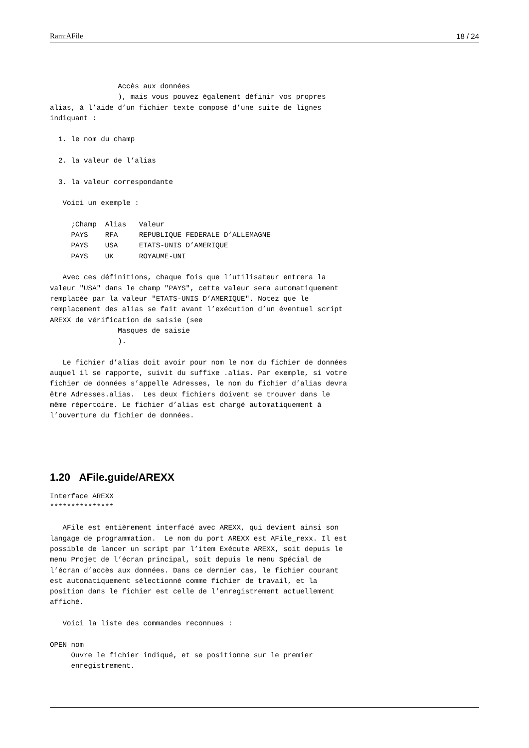Ram:AFile 18 / 24
                Accès aux données
                ), mais vous pouvez également définir vos propres
alias, à l’aide d’un fichier texte composé d’une suite de lignes
indiquant :

  1. le nom du champ

  2. la valeur de l’alias

  3. la valeur correspondante

   Voici un exemple :

     ;Champ  Alias   Valeur
     PAYS    RFA     REPUBLIQUE FEDERALE D’ALLEMAGNE
     PAYS    USA     ETATS-UNIS D’AMERIQUE
     PAYS    UK      ROYAUME-UNI

   Avec ces définitions, chaque fois que l’utilisateur entrera la
valeur "USA" dans le champ "PAYS", cette valeur sera automatiquement
remplacée par la valeur "ETATS-UNIS D’AMERIQUE". Notez que le
remplacement des alias se fait avant l’exécution d’un éventuel script
AREXX de vérification de saisie (see
                Masques de saisie
                ).

   Le fichier d’alias doit avoir pour nom le nom du fichier de données
auquel il se rapporte, suivit du suffixe .alias. Par exemple, si votre
fichier de données s’appelle Adresses, le nom du fichier d’alias devra
être Adresses.alias.  Les deux fichiers doivent se trouver dans le
même répertoire. Le fichier d’alias est chargé automatiquement à
l’ouverture du fichier de données.
1.20 AFile.guide/AREXX
Interface AREXX
***************

   AFile est entièrement interfacé avec AREXX, qui devient ainsi son
langage de programmation.  Le nom du port AREXX est AFile_rexx. Il est
possible de lancer un script par l’item Exécute AREXX, soit depuis le
menu Projet de l’écran principal, soit depuis le menu Spécial de
l’écran d’accès aux données. Dans ce dernier cas, le fichier courant
est automatiquement sélectionné comme fichier de travail, et la
position dans le fichier est celle de l’enregistrement actuellement
affiché.

   Voici la liste des commandes reconnues :

OPEN nom
     Ouvre le fichier indiqué, et se positionne sur le premier
     enregistrement.